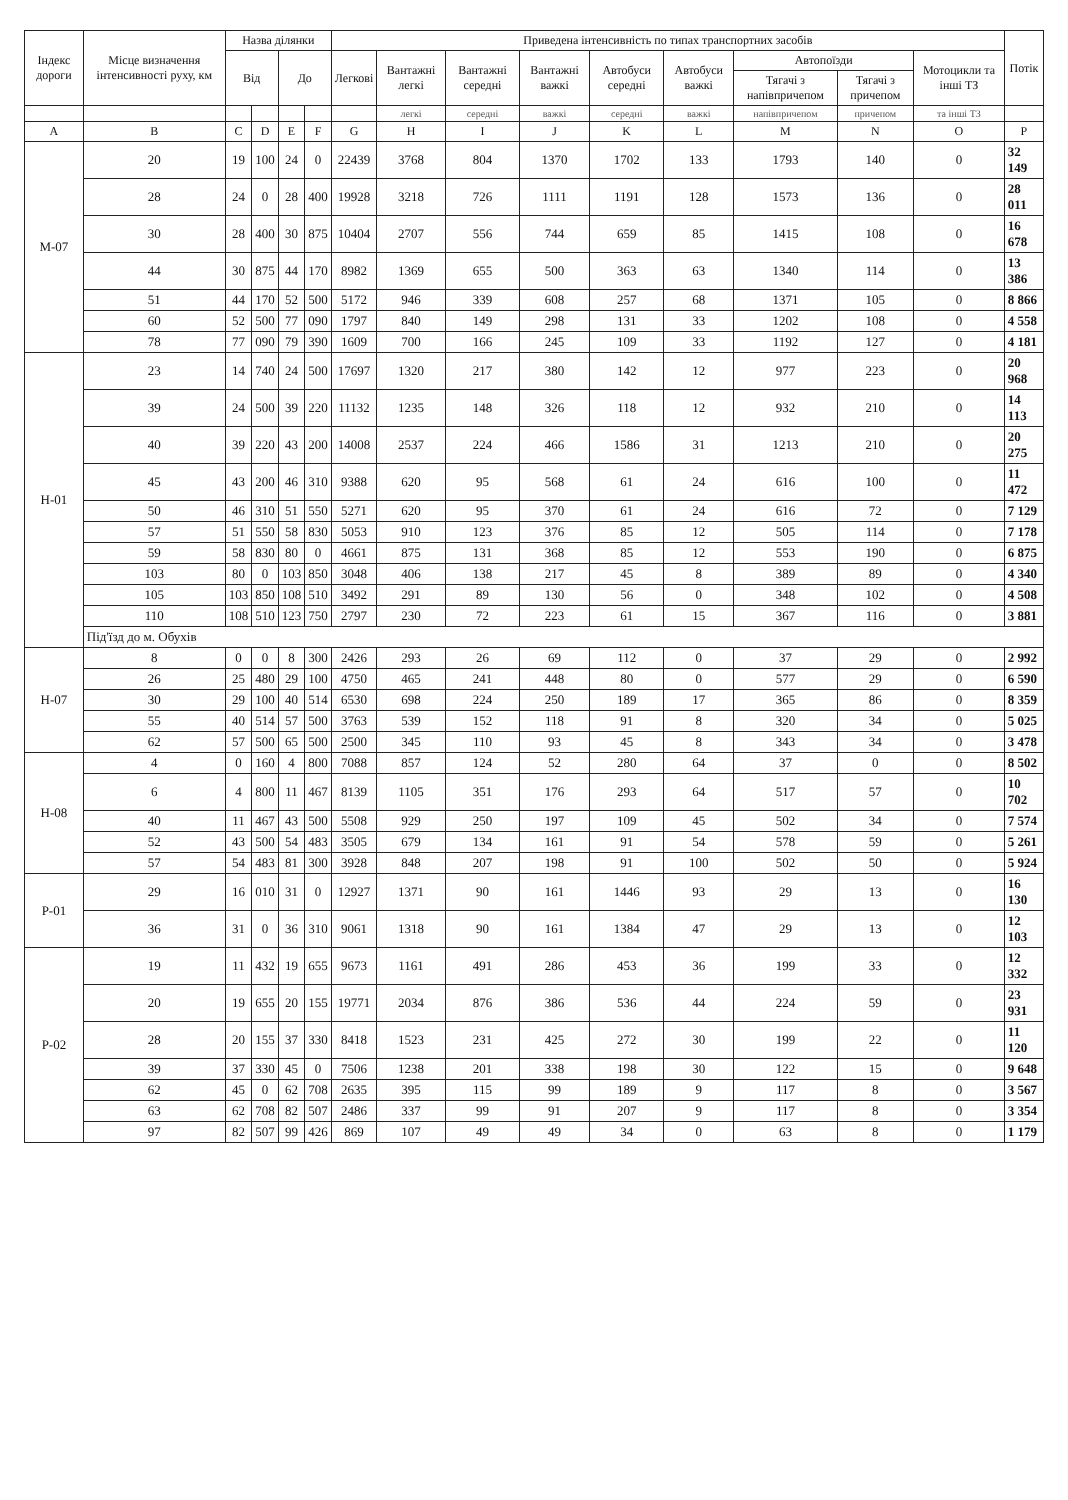| Індекс дороги | Місце визначення інтенсивності руху, км | Назва ділянки | | | | Приведена інтенсивність по типах транспортних засобів | | | | | | | | | Потік |
| --- | --- | --- | --- | --- | --- | --- | --- | --- | --- | --- | --- | --- | --- | --- | --- |
| | | Від | | До | | Легкові | Вантажні легкі | Вантажні середні | Вантажні важкі | Автобуси середні | Автобуси важкі | Автопоїзди | | Мотоцикли та інші ТЗ | |
| | | | | | | | | | | | | Тягачі з напівпричепом | Тягачі з причепом | | |
| | | | | | | | легкі | середні | важкі | середні | важкі | напівпричепом | причепом | та інші ТЗ | |
| A | B | C | D | E | F | G | H | I | J | K | L | M | N | O | P |
| М-07 | 20 | 19 | 100 | 24 | 0 | 22439 | 3768 | 804 | 1370 | 1702 | 133 | 1793 | 140 | 0 | 32 149 |
| | 28 | 24 | 0 | 28 | 400 | 19928 | 3218 | 726 | 1111 | 1191 | 128 | 1573 | 136 | 0 | 28 011 |
| | 30 | 28 | 400 | 30 | 875 | 10404 | 2707 | 556 | 744 | 659 | 85 | 1415 | 108 | 0 | 16 678 |
| | 44 | 30 | 875 | 44 | 170 | 8982 | 1369 | 655 | 500 | 363 | 63 | 1340 | 114 | 0 | 13 386 |
| | 51 | 44 | 170 | 52 | 500 | 5172 | 946 | 339 | 608 | 257 | 68 | 1371 | 105 | 0 | 8 866 |
| | 60 | 52 | 500 | 77 | 090 | 1797 | 840 | 149 | 298 | 131 | 33 | 1202 | 108 | 0 | 4 558 |
| | 78 | 77 | 090 | 79 | 390 | 1609 | 700 | 166 | 245 | 109 | 33 | 1192 | 127 | 0 | 4 181 |
| Н-01 | 23 | 14 | 740 | 24 | 500 | 17697 | 1320 | 217 | 380 | 142 | 12 | 977 | 223 | 0 | 20 968 |
| | 39 | 24 | 500 | 39 | 220 | 11132 | 1235 | 148 | 326 | 118 | 12 | 932 | 210 | 0 | 14 113 |
| | 40 | 39 | 220 | 43 | 200 | 14008 | 2537 | 224 | 466 | 1586 | 31 | 1213 | 210 | 0 | 20 275 |
| | 45 | 43 | 200 | 46 | 310 | 9388 | 620 | 95 | 568 | 61 | 24 | 616 | 100 | 0 | 11 472 |
| | 50 | 46 | 310 | 51 | 550 | 5271 | 620 | 95 | 370 | 61 | 24 | 616 | 72 | 0 | 7 129 |
| | 57 | 51 | 550 | 58 | 830 | 5053 | 910 | 123 | 376 | 85 | 12 | 505 | 114 | 0 | 7 178 |
| | 59 | 58 | 830 | 80 | 0 | 4661 | 875 | 131 | 368 | 85 | 12 | 553 | 190 | 0 | 6 875 |
| | 103 | 80 | 0 | 103 | 850 | 3048 | 406 | 138 | 217 | 45 | 8 | 389 | 89 | 0 | 4 340 |
| | 105 | 103 | 850 | 108 | 510 | 3492 | 291 | 89 | 130 | 56 | 0 | 348 | 102 | 0 | 4 508 |
| | 110 | 108 | 510 | 123 | 750 | 2797 | 230 | 72 | 223 | 61 | 15 | 367 | 116 | 0 | 3 881 |
| | Під'їзд до м. Обухів | | | | | | | | | | | | | | |
| Н-07 | 8 | 0 | 0 | 8 | 300 | 2426 | 293 | 26 | 69 | 112 | 0 | 37 | 29 | 0 | 2 992 |
| | 26 | 25 | 480 | 29 | 100 | 4750 | 465 | 241 | 448 | 80 | 0 | 577 | 29 | 0 | 6 590 |
| | 30 | 29 | 100 | 40 | 514 | 6530 | 698 | 224 | 250 | 189 | 17 | 365 | 86 | 0 | 8 359 |
| | 55 | 40 | 514 | 57 | 500 | 3763 | 539 | 152 | 118 | 91 | 8 | 320 | 34 | 0 | 5 025 |
| | 62 | 57 | 500 | 65 | 500 | 2500 | 345 | 110 | 93 | 45 | 8 | 343 | 34 | 0 | 3 478 |
| Н-08 | 4 | 0 | 160 | 4 | 800 | 7088 | 857 | 124 | 52 | 280 | 64 | 37 | 0 | 0 | 8 502 |
| | 6 | 4 | 800 | 11 | 467 | 8139 | 1105 | 351 | 176 | 293 | 64 | 517 | 57 | 0 | 10 702 |
| | 40 | 11 | 467 | 43 | 500 | 5508 | 929 | 250 | 197 | 109 | 45 | 502 | 34 | 0 | 7 574 |
| | 52 | 43 | 500 | 54 | 483 | 3505 | 679 | 134 | 161 | 91 | 54 | 578 | 59 | 0 | 5 261 |
| | 57 | 54 | 483 | 81 | 300 | 3928 | 848 | 207 | 198 | 91 | 100 | 502 | 50 | 0 | 5 924 |
| Р-01 | 29 | 16 | 010 | 31 | 0 | 12927 | 1371 | 90 | 161 | 1446 | 93 | 29 | 13 | 0 | 16 130 |
| | 36 | 31 | 0 | 36 | 310 | 9061 | 1318 | 90 | 161 | 1384 | 47 | 29 | 13 | 0 | 12 103 |
| Р-02 | 19 | 11 | 432 | 19 | 655 | 9673 | 1161 | 491 | 286 | 453 | 36 | 199 | 33 | 0 | 12 332 |
| | 20 | 19 | 655 | 20 | 155 | 19771 | 2034 | 876 | 386 | 536 | 44 | 224 | 59 | 0 | 23 931 |
| | 28 | 20 | 155 | 37 | 330 | 8418 | 1523 | 231 | 425 | 272 | 30 | 199 | 22 | 0 | 11 120 |
| | 39 | 37 | 330 | 45 | 0 | 7506 | 1238 | 201 | 338 | 198 | 30 | 122 | 15 | 0 | 9 648 |
| | 62 | 45 | 0 | 62 | 708 | 2635 | 395 | 115 | 99 | 189 | 9 | 117 | 8 | 0 | 3 567 |
| | 63 | 62 | 708 | 82 | 507 | 2486 | 337 | 99 | 91 | 207 | 9 | 117 | 8 | 0 | 3 354 |
| | 97 | 82 | 507 | 99 | 426 | 869 | 107 | 49 | 49 | 34 | 0 | 63 | 8 | 0 | 1 179 |